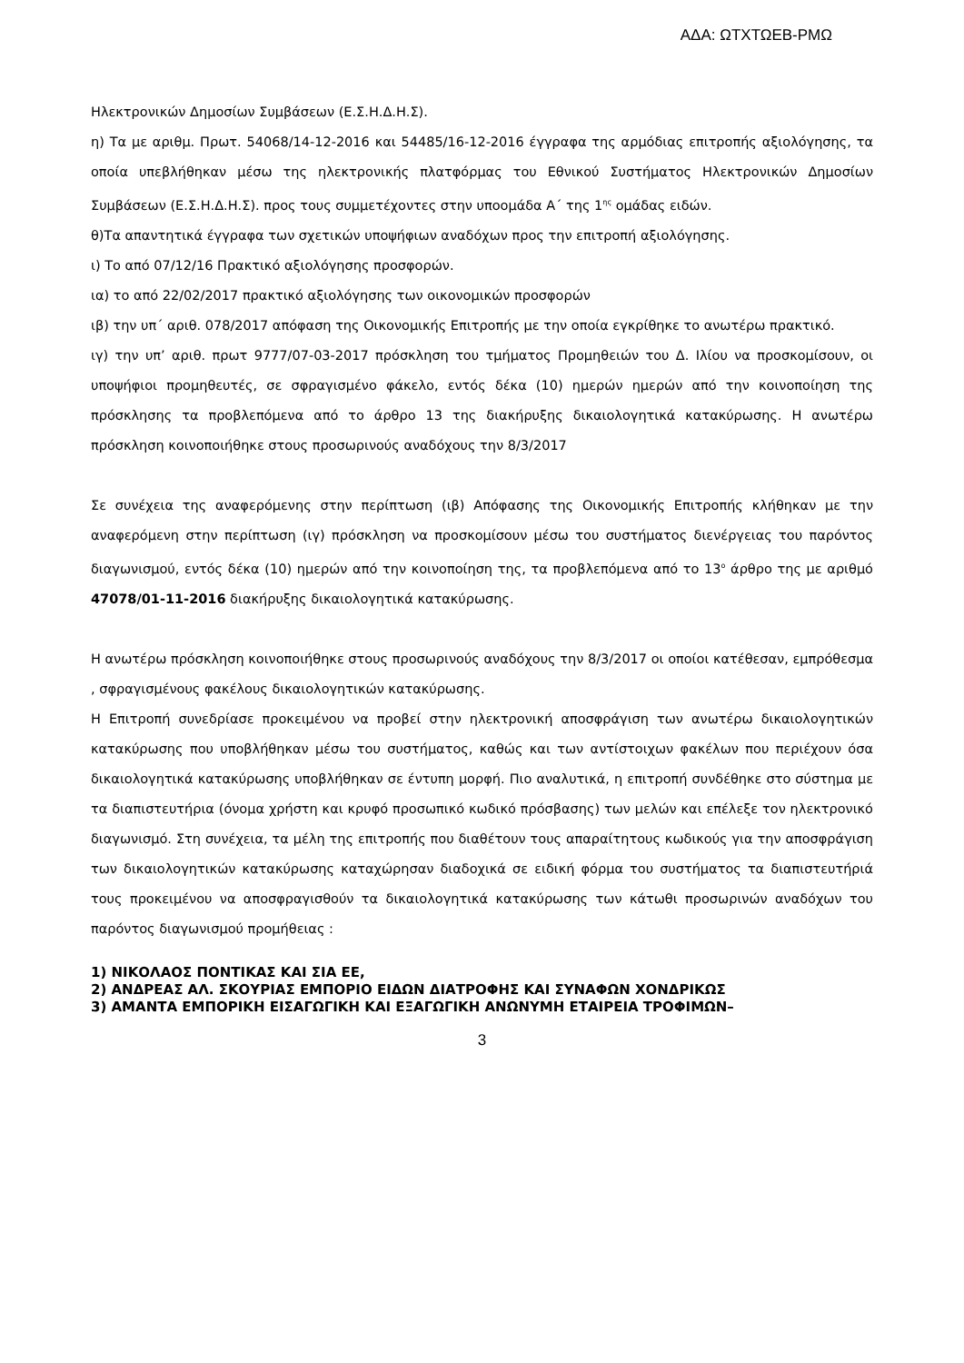ΑΔΑ: ΩΤΧΤΩΕΒ-ΡΜΩ
Ηλεκτρονικών Δημοσίων Συμβάσεων (Ε.Σ.Η.Δ.Η.Σ).
η) Τα με αριθμ. Πρωτ. 54068/14-12-2016 και 54485/16-12-2016 έγγραφα της αρμόδιας επιτροπής αξιολόγησης, τα οποία υπεβλήθηκαν μέσω της ηλεκτρονικής πλατφόρμας του Εθνικού Συστήματος Ηλεκτρονικών Δημοσίων Συμβάσεων (Ε.Σ.Η.Δ.Η.Σ). προς τους συμμετέχοντες στην υποομάδα Α΄ της 1<sup>ης</sup> ομάδας ειδών.
θ)Τα απαντητικά έγγραφα των σχετικών υποψήφιων αναδόχων προς την επιτροπή αξιολόγησης.
ι) Το από 07/12/16 Πρακτικό αξιολόγησης προσφορών.
ια) το από 22/02/2017 πρακτικό αξιολόγησης των οικονομικών προσφορών
ιβ) την υπ΄ αριθ. 078/2017 απόφαση της Οικονομικής Επιτροπής με την οποία εγκρίθηκε το ανωτέρω πρακτικό.
ιγ) την υπ’ αριθ. πρωτ 9777/07-03-2017 πρόσκληση του τμήματος Προμηθειών του Δ. Ιλίου να προσκομίσουν, οι υποψήφιοι προμηθευτές, σε σφραγισμένο φάκελο, εντός δέκα (10) ημερών ημερών από την κοινοποίηση της πρόσκλησης τα προβλεπόμενα από το άρθρο 13 της διακήρυξης δικαιολογητικά κατακύρωσης. Η ανωτέρω πρόσκληση κοινοποιήθηκε στους προσωρινούς αναδόχους την 8/3/2017
Σε συνέχεια της αναφερόμενης στην περίπτωση (ιβ) Απόφασης της Οικονομικής Επιτροπής κλήθηκαν με την αναφερόμενη στην περίπτωση (ιγ) πρόσκληση να προσκομίσουν μέσω του συστήματος διενέργειας του παρόντος διαγωνισμού, εντός δέκα (10) ημερών από την κοινοποίηση της, τα προβλεπόμενα από το 13<sup>ο</sup> άρθρο της με αριθμό 47078/01-11-2016 διακήρυξης δικαιολογητικά κατακύρωσης.
Η ανωτέρω πρόσκληση κοινοποιήθηκε στους προσωρινούς αναδόχους την 8/3/2017 οι οποίοι κατέθεσαν, εμπρόθεσμα , σφραγισμένους φακέλους δικαιολογητικών κατακύρωσης.
Η Επιτροπή συνεδρίασε προκειμένου να προβεί στην ηλεκτρονική αποσφράγιση των ανωτέρω δικαιολογητικών κατακύρωσης που υποβλήθηκαν μέσω του συστήματος, καθώς και των αντίστοιχων φακέλων που περιέχουν όσα δικαιολογητικά κατακύρωσης υποβλήθηκαν σε έντυπη μορφή. Πιο αναλυτικά, η επιτροπή συνδέθηκε στο σύστημα με τα διαπιστευτήρια (όνομα χρήστη και κρυφό προσωπικό κωδικό πρόσβασης) των μελών και επέλεξε τον ηλεκτρονικό διαγωνισμό. Στη συνέχεια, τα μέλη της επιτροπής που διαθέτουν τους απαραίτητους κωδικούς για την αποσφράγιση των δικαιολογητικών κατακύρωσης καταχώρησαν διαδοχικά σε ειδική φόρμα του συστήματος τα διαπιστευτήριά τους προκειμένου να αποσφραγισθούν τα δικαιολογητικά κατακύρωσης των κάτωθι προσωρινών αναδόχων του παρόντος διαγωνισμού προμήθειας :
1) ΝΙΚΟΛΑΟΣ ΠΟΝΤΙΚΑΣ ΚΑΙ ΣΙΑ ΕΕ,
2) ΑΝΔΡΕΑΣ ΑΛ. ΣΚΟΥΡΙΑΣ ΕΜΠΟΡΙΟ ΕΙΔΩΝ ΔΙΑΤΡΟΦΗΣ ΚΑΙ ΣΥΝΑΦΩΝ ΧΟΝΔΡΙΚΩΣ
3) ΑΜΑΝΤΑ ΕΜΠΟΡΙΚΗ ΕΙΣΑΓΩΓΙΚΗ ΚΑΙ ΕΞΑΓΩΓΙΚΗ ΑΝΩΝΥΜΗ ΕΤΑΙΡΕΙΑ ΤΡΟΦΙΜΩΝ–
3